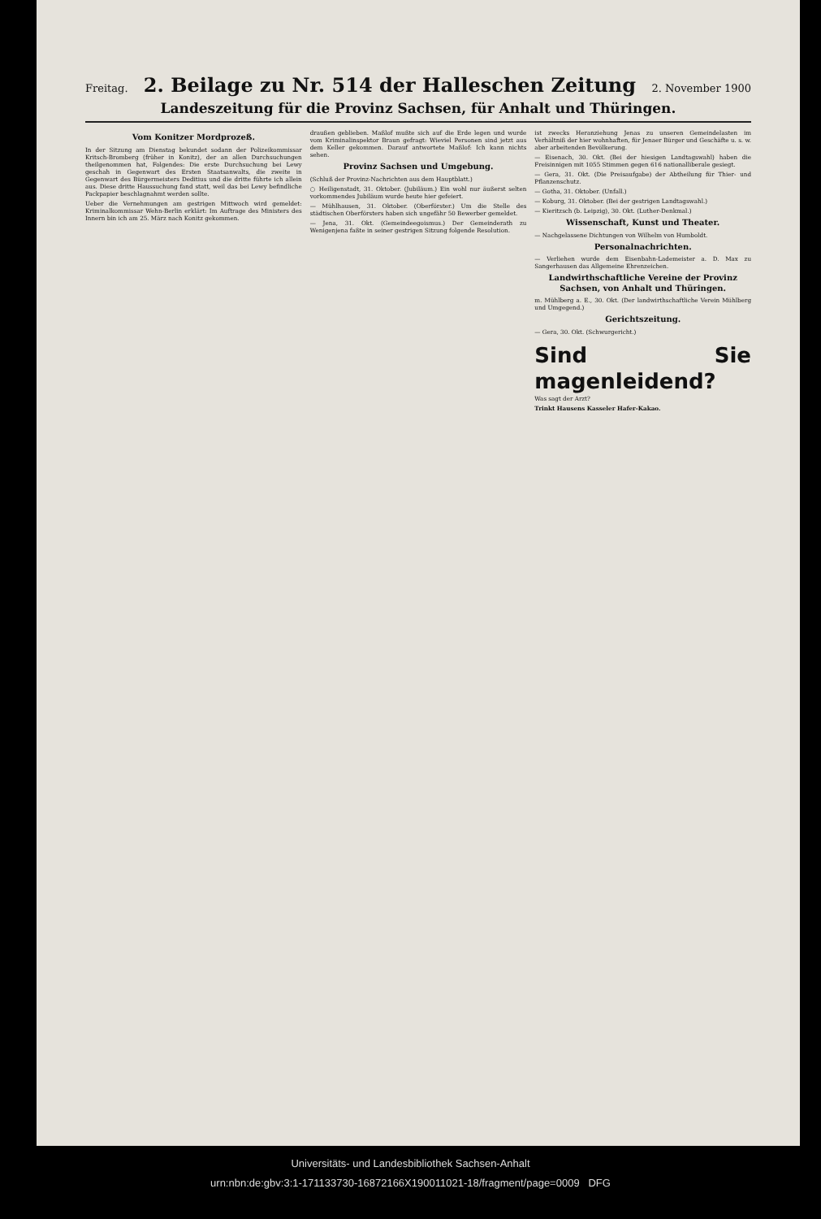Freitag. 2. Beilage zu Nr. 514 der Halleschen Zeitung 2. November 1900
Landeszeitung für die Provinz Sachsen, für Anhalt und Thüringen.
Vom Konitzer Mordprozeß.
In der Sitzung am Dienstag bekundet sodann der Polizeikommissar Kritsch-Bromberg (früher in Konitz), der an allen Durchsuchungen theilgenommen hat, Folgendes: Die erste Durchsuchung bei Lewy geschah in Gegenwart des Ersten Staatsanwalts, die zweite in Gegenwart des Bürgermeisters Deditius und die dritte führte ich allein aus. Diese dritte Haussuchung fand statt, weil das bei Lewy befindliche Packpapier beschlagnahmt werden sollte.
Ueber die Vernehmungen am gestrigen Mittwoch wird gemeldet: Kriminalkommissar Wehn-Berlin erklärt: Im Auftrage des Ministers des Innern bin ich am 25. März nach Konitz gekommen.
draußen geblieben. Maßlof mußte sich auf die Erde legen und wurde vom Kriminalinspektor Braun gefragt: Wieviel Personen sind jetzt aus dem Keller gekommen. Darauf antwortete Maßlof: Ich kann nichts sehen.
Provinz Sachsen und Umgebung.
(Schluß der Provinz-Nachrichten aus dem Hauptblatt.)
○ Heiligenstadt, 31. Oktober. (Jubiläum.) Ein wohl nur äußerst selten vorkommendes Jubiläum wurde heute hier gefeiert.
— Mühlhausen, 31. Oktober. (Oberförster.) Um die Stelle des städtischen Oberförsters haben sich ungefähr 50 Bewerber gemeldet.
— Jena, 31. Okt. (Gemeindeegoismus.) Der Gemeinderath zu Wenigenjena faßte in seiner gestrigen Sitzung folgende Resolution.
ist zwecks Heranziehung Jenas zu unseren Gemeindelasten im Verhältniß der hier wohnhaften, für Jenaer Bürger und Geschäfte u. s. w. aber arbeitenden Bevölkerung.
— Eisenach, 30. Okt. (Bei der hiesigen Landtagswahl) haben die Freisinnigen mit 1055 Stimmen gegen 616 nationalliberale gesiegt.
— Gera, 31. Okt. (Die Preisaufgabe) der Abtheilung für Thier- und Pflanzenschutz.
— Gotha, 31. Oktober. (Unfall.)
— Koburg, 31. Oktober. (Bei der gestrigen Landtagswahl.)
— Kieritzsch (b. Leipzig), 30. Okt. (Luther-Denkmal.)
Wissenschaft, Kunst und Theater.
— Nachgelassene Dichtungen von Wilhelm von Humboldt.
Personalnachrichten.
— Verliehen wurde dem Eisenbahn-Lademeister a. D. Max zu Sangerhausen das Allgemeine Ehrenzeichen.
Landwirthschaftliche Vereine der Provinz Sachsen, von Anhalt und Thüringen.
m. Mühlberg a. E., 30. Okt. (Der landwirthschaftliche Verein Mühlberg und Umgegend.)
Gerichtszeitung.
— Gera, 30. Okt. (Schwurgericht.)
Sind Sie magenleidend?
Was sagt der Arzt?
Trinkt Hausens Kasseler Hafer-Kakao.
Universitäts- und Landesbibliothek Sachsen-Anhalt
urn:nbn:de:gbv:3:1-171133730-16872166X190011021-18/fragment/page=0009 DFG